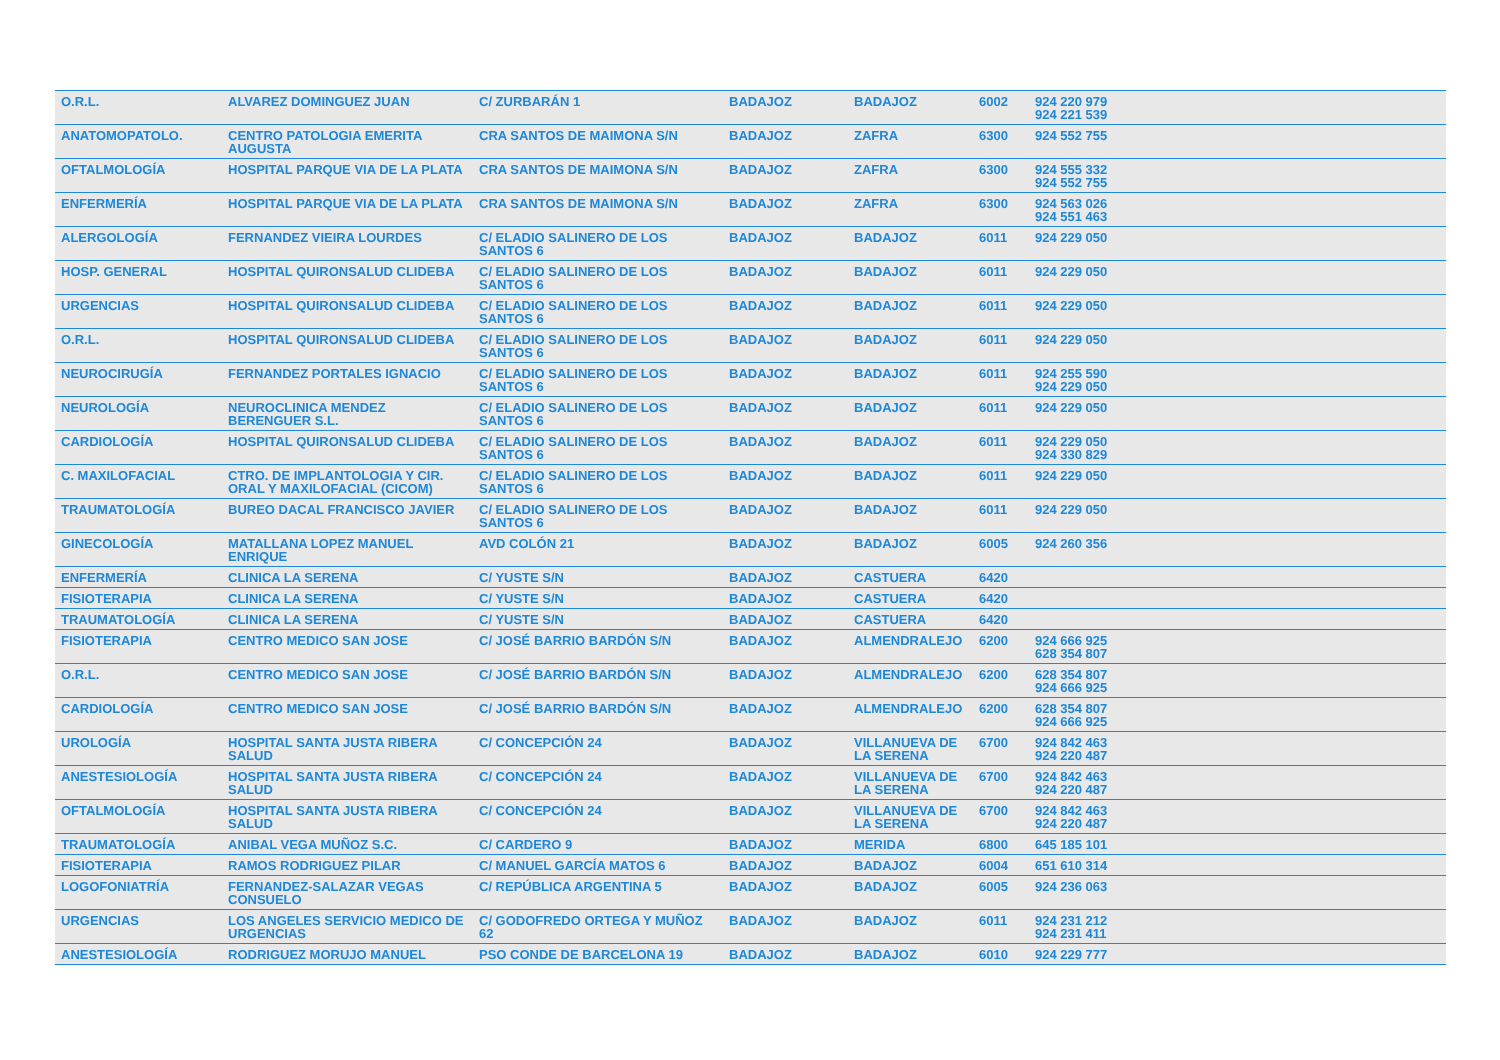| O.R.L. | ALVAREZ DOMINGUEZ JUAN | C/ ZURBARÁN 1 | BADAJOZ | BADAJOZ | 6002 | 924 220 979 924 221 539 | |
| ANATOMOPATOLO. | CENTRO PATOLOGIA EMERITA AUGUSTA | CRA SANTOS DE MAIMONA S/N | BADAJOZ | ZAFRA | 6300 | 924 552 755 | |
| OFTALMOLOGÍA | HOSPITAL PARQUE VIA DE LA PLATA | CRA SANTOS DE MAIMONA S/N | BADAJOZ | ZAFRA | 6300 | 924 555 332 924 552 755 | |
| ENFERMERÍA | HOSPITAL PARQUE VIA DE LA PLATA | CRA SANTOS DE MAIMONA S/N | BADAJOZ | ZAFRA | 6300 | 924 563 026 924 551 463 | |
| ALERGOLOGÍA | FERNANDEZ VIEIRA LOURDES | C/ ELADIO SALINERO DE LOS SANTOS 6 | BADAJOZ | BADAJOZ | 6011 | 924 229 050 | |
| HOSP. GENERAL | HOSPITAL QUIRONSALUD CLIDEBA | C/ ELADIO SALINERO DE LOS SANTOS 6 | BADAJOZ | BADAJOZ | 6011 | 924 229 050 | |
| URGENCIAS | HOSPITAL QUIRONSALUD CLIDEBA | C/ ELADIO SALINERO DE LOS SANTOS 6 | BADAJOZ | BADAJOZ | 6011 | 924 229 050 | |
| O.R.L. | HOSPITAL QUIRONSALUD CLIDEBA | C/ ELADIO SALINERO DE LOS SANTOS 6 | BADAJOZ | BADAJOZ | 6011 | 924 229 050 | |
| NEUROCIRUGÍA | FERNANDEZ PORTALES IGNACIO | C/ ELADIO SALINERO DE LOS SANTOS 6 | BADAJOZ | BADAJOZ | 6011 | 924 255 590 924 229 050 | |
| NEUROLOGÍA | NEUROCLINICA MENDEZ BERENGUER S.L. | C/ ELADIO SALINERO DE LOS SANTOS 6 | BADAJOZ | BADAJOZ | 6011 | 924 229 050 | |
| CARDIOLOGÍA | HOSPITAL QUIRONSALUD CLIDEBA | C/ ELADIO SALINERO DE LOS SANTOS 6 | BADAJOZ | BADAJOZ | 6011 | 924 229 050 924 330 829 | |
| C. MAXILOFACIAL | CTRO. DE IMPLANTOLOGIA Y CIR. ORAL Y MAXILOFACIAL (CICOM) | C/ ELADIO SALINERO DE LOS SANTOS 6 | BADAJOZ | BADAJOZ | 6011 | 924 229 050 | |
| TRAUMATOLOGÍA | BUREO DACAL FRANCISCO JAVIER | C/ ELADIO SALINERO DE LOS SANTOS 6 | BADAJOZ | BADAJOZ | 6011 | 924 229 050 | |
| GINECOLOGÍA | MATALLANA LOPEZ MANUEL ENRIQUE | AVD COLÓN 21 | BADAJOZ | BADAJOZ | 6005 | 924 260 356 | |
| ENFERMERÍA | CLINICA LA SERENA | C/ YUSTE S/N | BADAJOZ | CASTUERA | 6420 | | |
| FISIOTERAPIA | CLINICA LA SERENA | C/ YUSTE S/N | BADAJOZ | CASTUERA | 6420 | | |
| TRAUMATOLOGÍA | CLINICA LA SERENA | C/ YUSTE S/N | BADAJOZ | CASTUERA | 6420 | | |
| FISIOTERAPIA | CENTRO MEDICO SAN JOSE | C/ JOSÉ BARRIO BARDÓN S/N | BADAJOZ | ALMENDRALEJO | 6200 | 924 666 925 628 354 807 | |
| O.R.L. | CENTRO MEDICO SAN JOSE | C/ JOSÉ BARRIO BARDÓN S/N | BADAJOZ | ALMENDRALEJO | 6200 | 628 354 807 924 666 925 | |
| CARDIOLOGÍA | CENTRO MEDICO SAN JOSE | C/ JOSÉ BARRIO BARDÓN S/N | BADAJOZ | ALMENDRALEJO | 6200 | 628 354 807 924 666 925 | |
| UROLOGÍA | HOSPITAL SANTA JUSTA RIBERA SALUD | C/ CONCEPCIÓN 24 | BADAJOZ | VILLANUEVA DE LA SERENA | 6700 | 924 842 463 924 220 487 | |
| ANESTESIOLOGÍA | HOSPITAL SANTA JUSTA RIBERA SALUD | C/ CONCEPCIÓN 24 | BADAJOZ | VILLANUEVA DE LA SERENA | 6700 | 924 842 463 924 220 487 | |
| OFTALMOLOGÍA | HOSPITAL SANTA JUSTA RIBERA SALUD | C/ CONCEPCIÓN 24 | BADAJOZ | VILLANUEVA DE LA SERENA | 6700 | 924 842 463 924 220 487 | |
| TRAUMATOLOGÍA | ANIBAL VEGA MUÑOZ S.C. | C/ CARDERO 9 | BADAJOZ | MERIDA | 6800 | 645 185 101 | |
| FISIOTERAPIA | RAMOS RODRIGUEZ PILAR | C/ MANUEL GARCÍA MATOS 6 | BADAJOZ | BADAJOZ | 6004 | 651 610 314 | |
| LOGOFONIATRÍA | FERNANDEZ-SALAZAR VEGAS CONSUELO | C/ REPÚBLICA ARGENTINA 5 | BADAJOZ | BADAJOZ | 6005 | 924 236 063 | |
| URGENCIAS | LOS ANGELES SERVICIO MEDICO DE URGENCIAS | C/ GODOFREDO ORTEGA Y MUÑOZ 62 | BADAJOZ | BADAJOZ | 6011 | 924 231 212 924 231 411 | |
| ANESTESIOLOGÍA | RODRIGUEZ MORUJO MANUEL | PSO CONDE DE BARCELONA 19 | BADAJOZ | BADAJOZ | 6010 | 924 229 777 | |